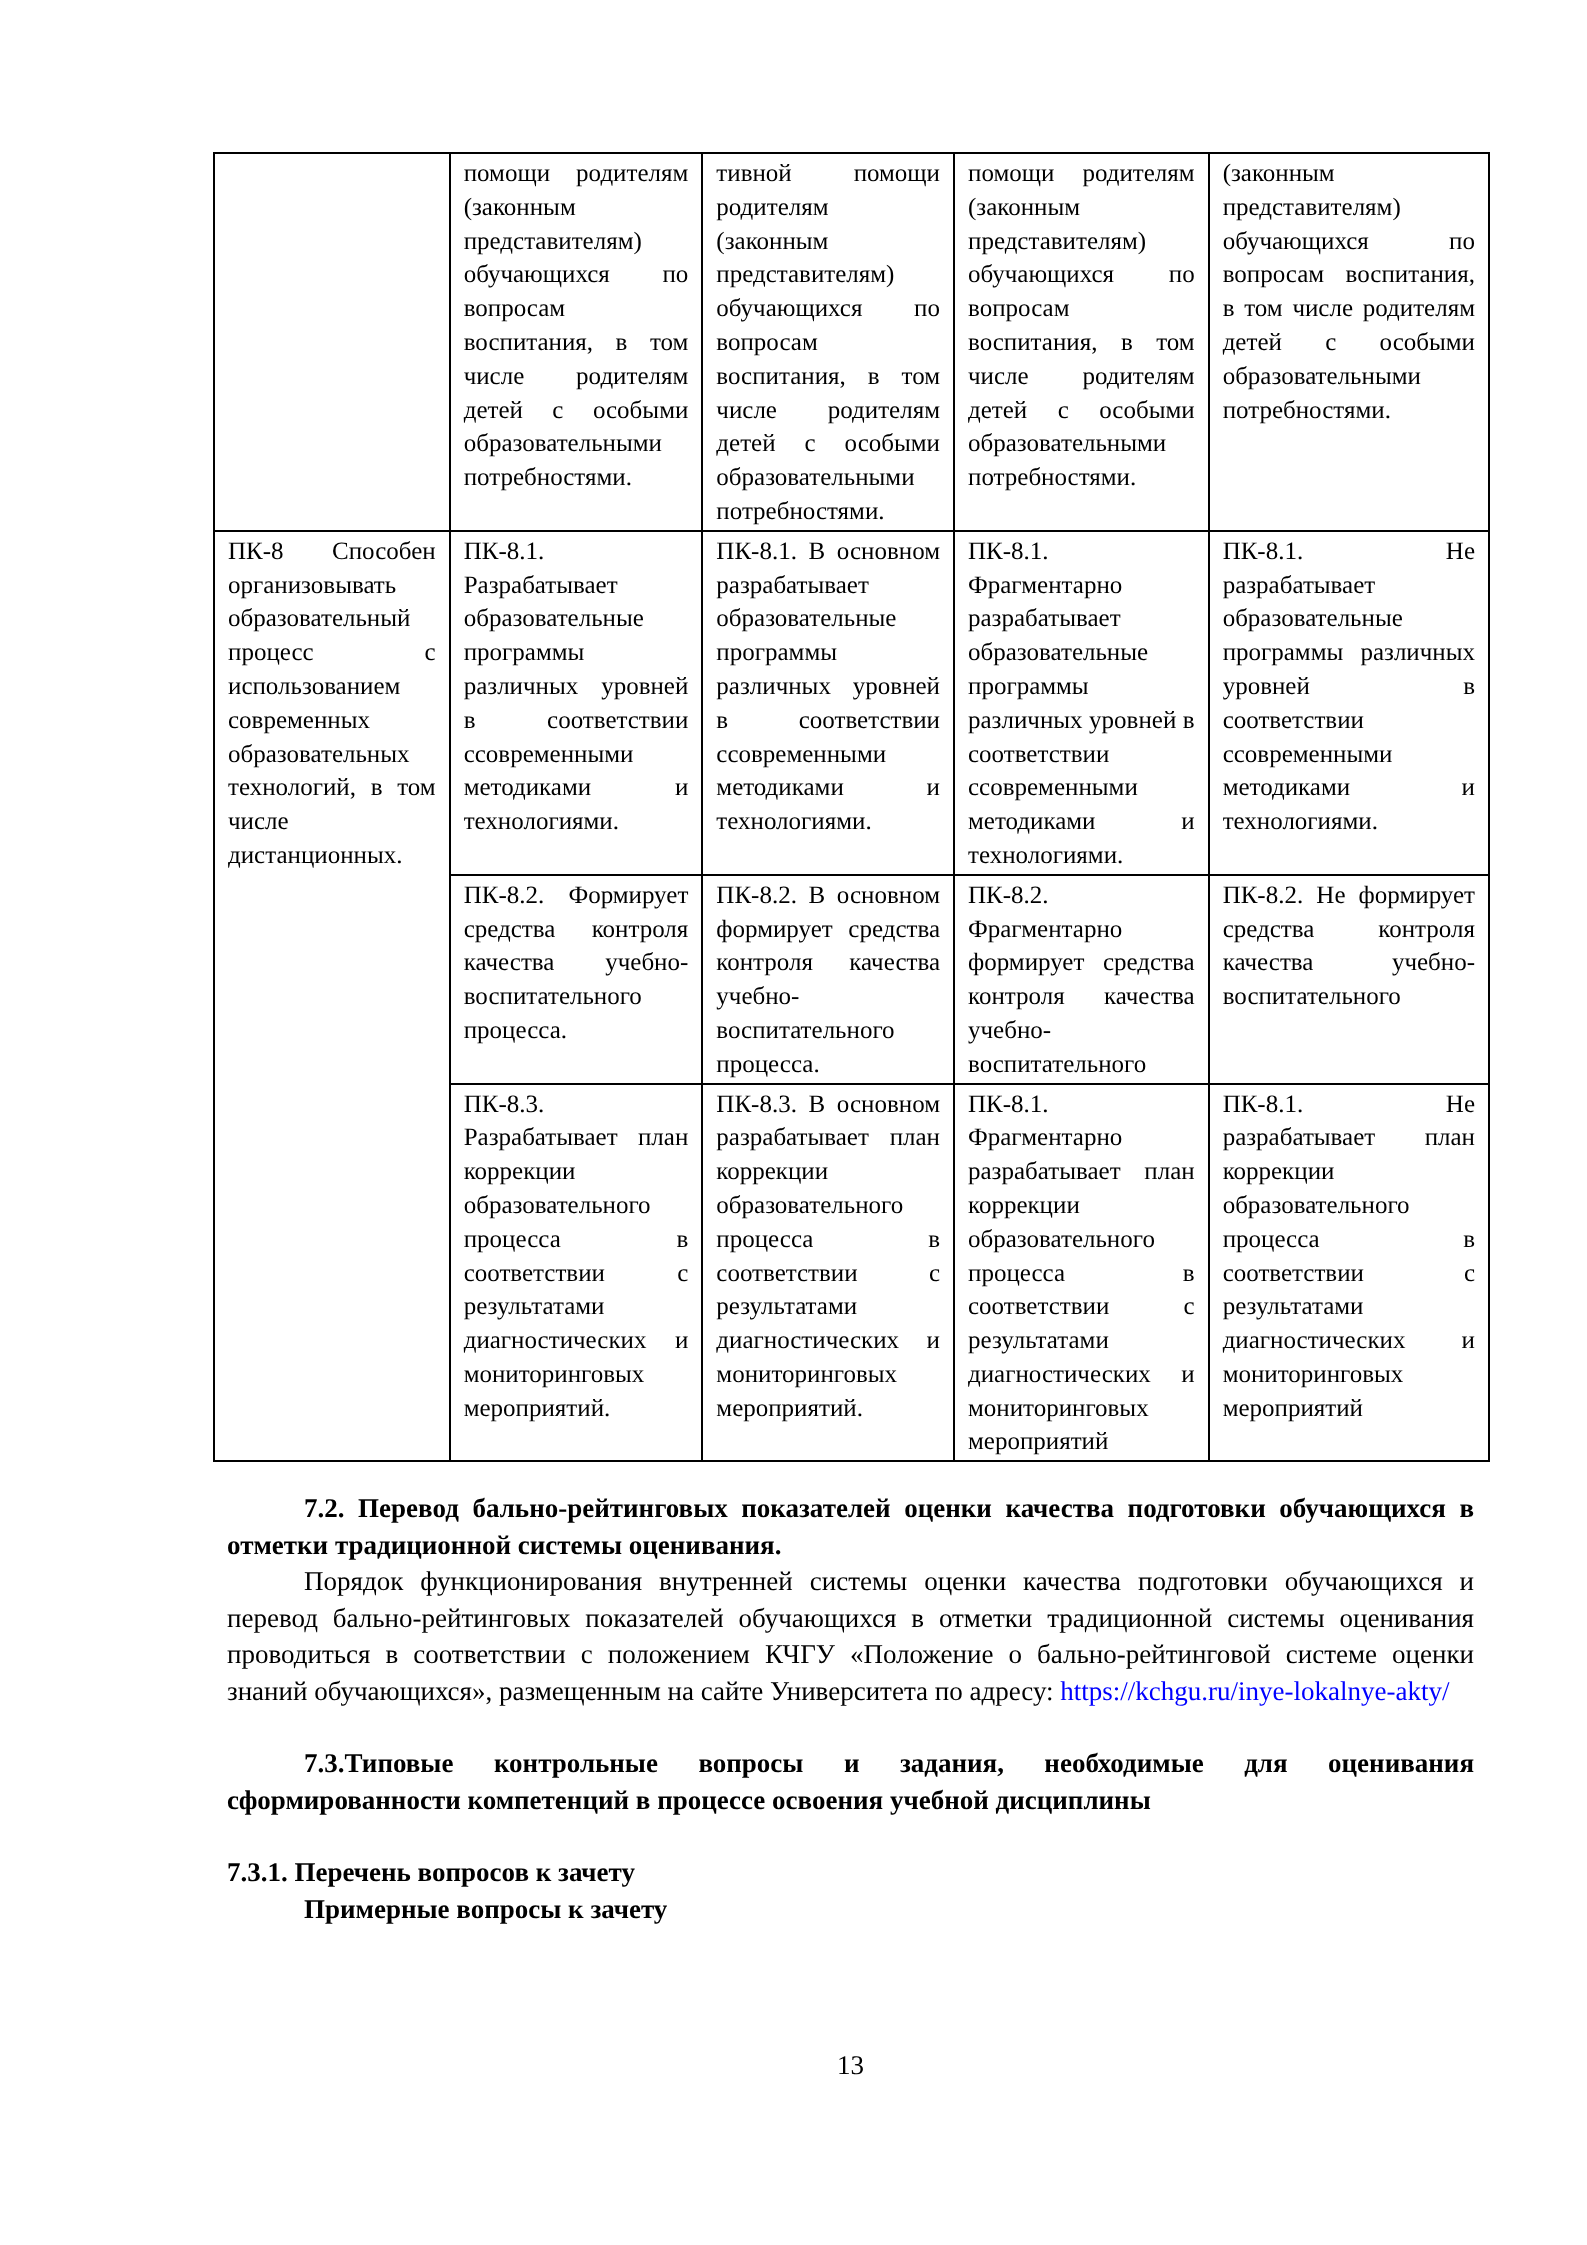| | помощи родителям (законным представителям) обучающихся по вопросам воспитания, в том числе родителям детей с особыми образовательными потребностями. | тивной помощи родителям (законным представителям) обучающихся по вопросам воспитания, в том числе родителям детей с особыми образовательными потребностями. | помощи родителям (законным представителям) обучающихся по вопросам воспитания, в том числе родителям детей с особыми образовательными потребностями. | (законным представителям) обучающихся по вопросам воспитания, в том числе родителям детей с особыми образовательными потребностями. |
| ПК-8 Способен организовывать образовательный процесс с использованием современных образовательных технологий, в том числе дистанционных. | ПК-8.1. Разрабатывает образовательные программы различных уровней в соответствии ссовременными методиками и технологиями. | ПК-8.1. В основном разрабатывает образовательные программы различных уровней в соответствии ссовременными методиками и технологиями. | ПК-8.1. Фрагментарно разрабатывает образовательные программы различных уровней в соответствии ссовременными методиками и технологиями. | ПК-8.1. Не разрабатывает образовательные программы различных уровней в соответствии ссовременными методиками и технологиями. |
| | ПК-8.2. Формирует средства контроля качества учебно-воспитательного процесса. | ПК-8.2. В основном формирует средства контроля качества учебно-воспитательного процесса. | ПК-8.2. Фрагментарно формирует средства контроля качества учебно-воспитательного | ПК-8.2. Не формирует средства контроля качества учебно-воспитательного |
| | ПК-8.3. Разрабатывает план коррекции образовательного процесса в соответствии с результатами диагностических и мониторинговых мероприятий. | ПК-8.3. В основном разрабатывает план коррекции образовательного процесса в соответствии с результатами диагностических и мониторинговых мероприятий. | ПК-8.1. Фрагментарно разрабатывает план коррекции образовательного процесса в соответствии с результатами диагностических и мониторинговых мероприятий | ПК-8.1. Не разрабатывает план коррекции образовательного процесса в соответствии с результатами диагностических и мониторинговых мероприятий |
7.2. Перевод бально-рейтинговых показателей оценки качества подготовки обучающихся в отметки традиционной системы оценивания.
Порядок функционирования внутренней системы оценки качества подготовки обучающихся и перевод бально-рейтинговых показателей обучающихся в отметки традиционной системы оценивания проводиться в соответствии с положением КЧГУ «Положение о бально-рейтинговой системе оценки знаний обучающихся», размещенным на сайте Университета по адресу: https://kchgu.ru/inye-lokalnye-akty/
7.3.Типовые контрольные вопросы и задания, необходимые для оценивания сформированности компетенций в процессе освоения учебной дисциплины
7.3.1. Перечень вопросов к зачету
Примерные вопросы к зачету
13